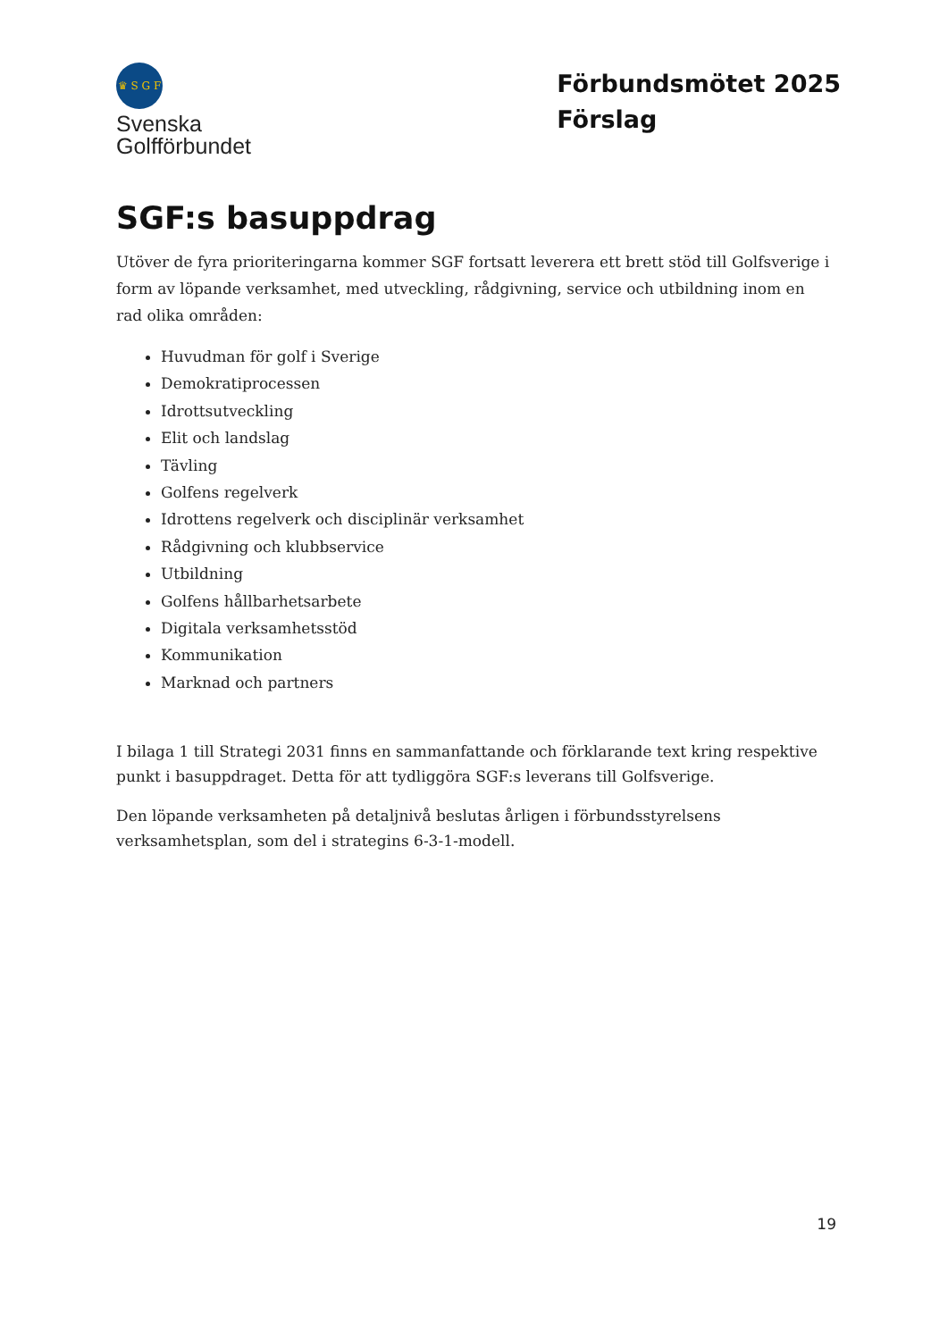♛ S G F
Svenska
Golfförbundet
Förbundsmötet 2025
Förslag
SGF:s basuppdrag
Utöver de fyra prioriteringarna kommer SGF fortsatt leverera ett brett stöd till Golfsverige i form av löpande verksamhet, med utveckling, rådgivning, service och utbildning inom en rad olika områden:
Huvudman för golf i Sverige
Demokratiprocessen
Idrottsutveckling
Elit och landslag
Tävling
Golfens regelverk
Idrottens regelverk och disciplinär verksamhet
Rådgivning och klubbservice
Utbildning
Golfens hållbarhetsarbete
Digitala verksamhetsstöd
Kommunikation
Marknad och partners
I bilaga 1 till Strategi 2031 finns en sammanfattande och förklarande text kring respektive punkt i basuppdraget. Detta för att tydliggöra SGF:s leverans till Golfsverige.
Den löpande verksamheten på detaljnivå beslutas årligen i förbundsstyrelsens verksamhetsplan, som del i strategins 6-3-1-modell.
19